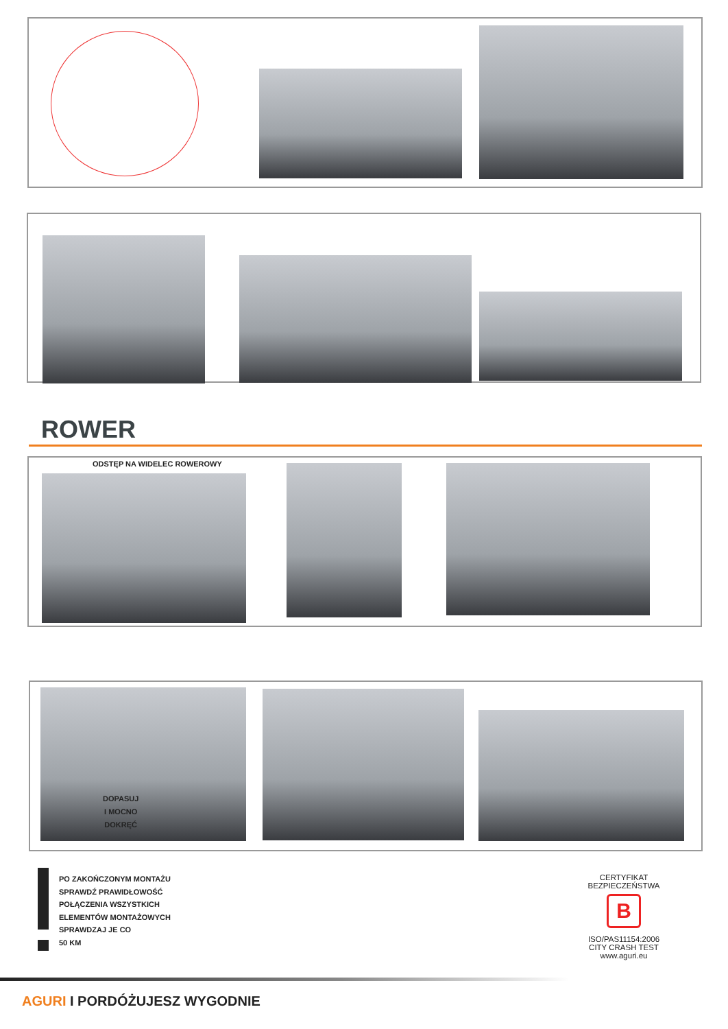ROWER
ODSTĘP NA WIDELEC ROWEROWY
DOPASUJ
I MOCNO
DOKRĘĆ
PO ZAKOŃCZONYM MONTAŻU
SPRAWDŹ PRAWIDŁOWOŚĆ
POŁĄCZENIA WSZYSTKICH
ELEMENTÓW MONTAŻOWYCH
SPRAWDZAJ JE CO
50 KM
CERTYFIKAT
BEZPIECZEŃSTWA
B
ISO/PAS11154:2006
CITY CRASH TEST
www.aguri.eu
AGURI I PORDÓŻUJESZ WYGODNIE